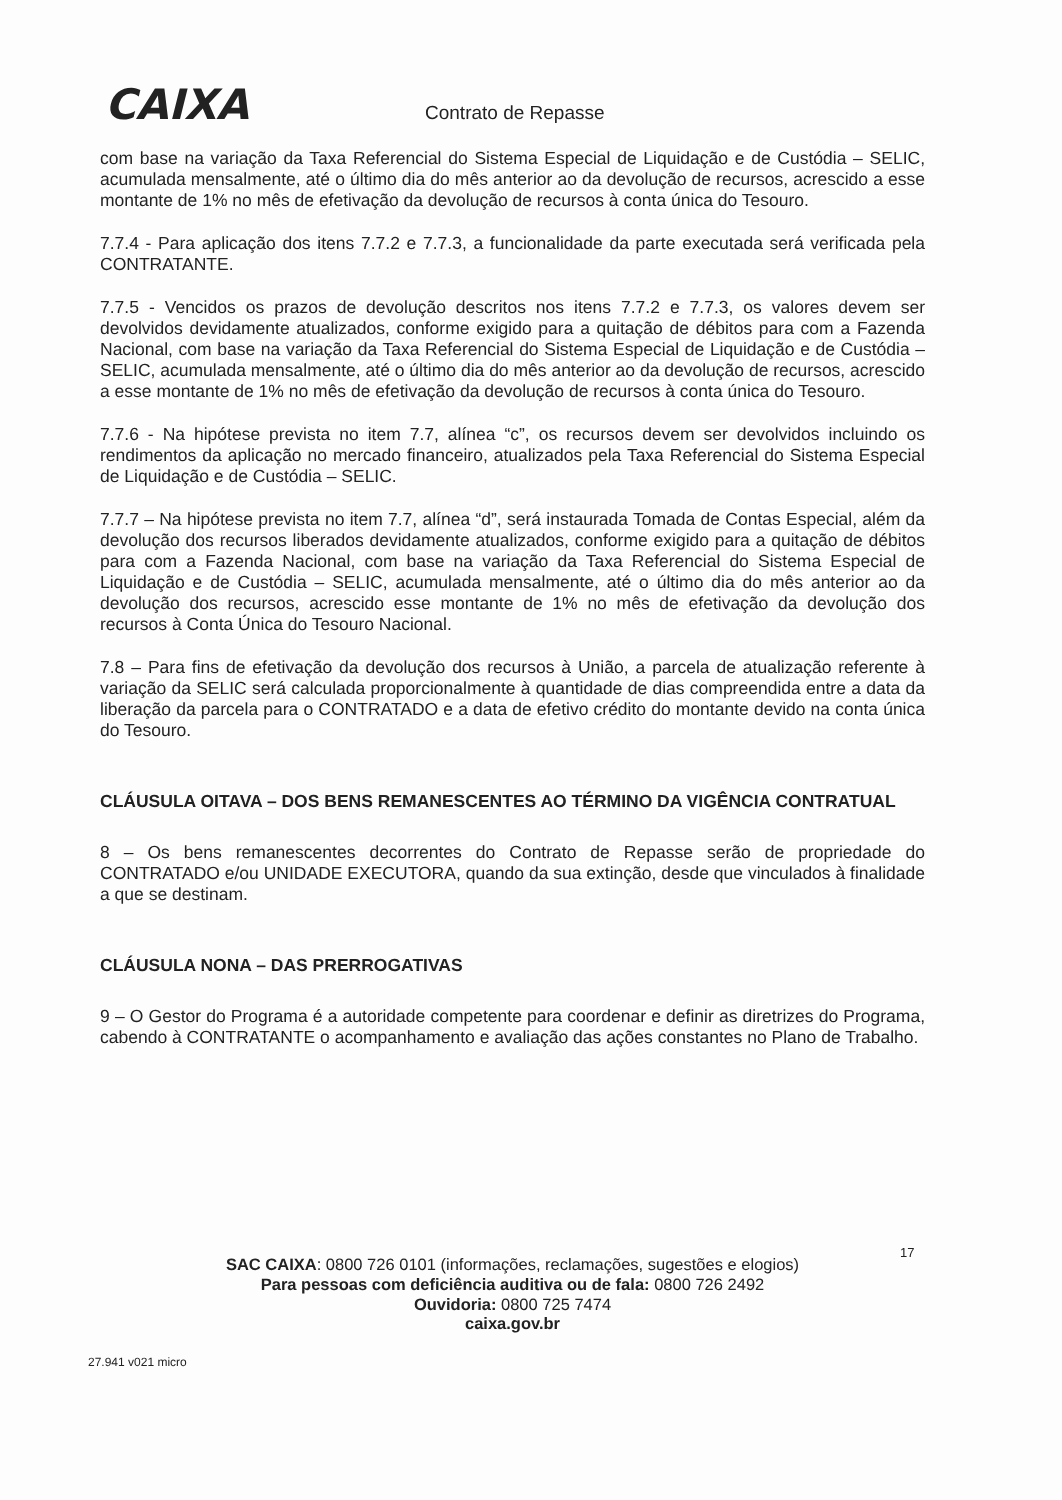CAIXA Contrato de Repasse
com base na variação da Taxa Referencial do Sistema Especial de Liquidação e de Custódia – SELIC, acumulada mensalmente, até o último dia do mês anterior ao da devolução de recursos, acrescido a esse montante de 1% no mês de efetivação da devolução de recursos à conta única do Tesouro.
7.7.4 - Para aplicação dos itens 7.7.2 e 7.7.3, a funcionalidade da parte executada será verificada pela CONTRATANTE.
7.7.5 - Vencidos os prazos de devolução descritos nos itens 7.7.2 e 7.7.3, os valores devem ser devolvidos devidamente atualizados, conforme exigido para a quitação de débitos para com a Fazenda Nacional, com base na variação da Taxa Referencial do Sistema Especial de Liquidação e de Custódia – SELIC, acumulada mensalmente, até o último dia do mês anterior ao da devolução de recursos, acrescido a esse montante de 1% no mês de efetivação da devolução de recursos à conta única do Tesouro.
7.7.6 - Na hipótese prevista no item 7.7, alínea “c”, os recursos devem ser devolvidos incluindo os rendimentos da aplicação no mercado financeiro, atualizados pela Taxa Referencial do Sistema Especial de Liquidação e de Custódia – SELIC.
7.7.7 – Na hipótese prevista no item 7.7, alínea “d”, será instaurada Tomada de Contas Especial, além da devolução dos recursos liberados devidamente atualizados, conforme exigido para a quitação de débitos para com a Fazenda Nacional, com base na variação da Taxa Referencial do Sistema Especial de Liquidação e de Custódia – SELIC, acumulada mensalmente, até o último dia do mês anterior ao da devolução dos recursos, acrescido esse montante de 1% no mês de efetivação da devolução dos recursos à Conta Única do Tesouro Nacional.
7.8 – Para fins de efetivação da devolução dos recursos à União, a parcela de atualização referente à variação da SELIC será calculada proporcionalmente à quantidade de dias compreendida entre a data da liberação da parcela para o CONTRATADO e a data de efetivo crédito do montante devido na conta única do Tesouro.
CLÁUSULA OITAVA – DOS BENS REMANESCENTES AO TÉRMINO DA VIGÊNCIA CONTRATUAL
8 – Os bens remanescentes decorrentes do Contrato de Repasse serão de propriedade do CONTRATADO e/ou UNIDADE EXECUTORA, quando da sua extinção, desde que vinculados à finalidade a que se destinam.
CLÁUSULA NONA – DAS PRERROGATIVAS
9 – O Gestor do Programa é a autoridade competente para coordenar e definir as diretrizes do Programa, cabendo à CONTRATANTE o acompanhamento e avaliação das ações constantes no Plano de Trabalho.
17
SAC CAIXA: 0800 726 0101 (informações, reclamações, sugestões e elogios)
Para pessoas com deficiência auditiva ou de fala: 0800 726 2492
Ouvidoria: 0800 725 7474
caixa.gov.br
27.941 v021 micro